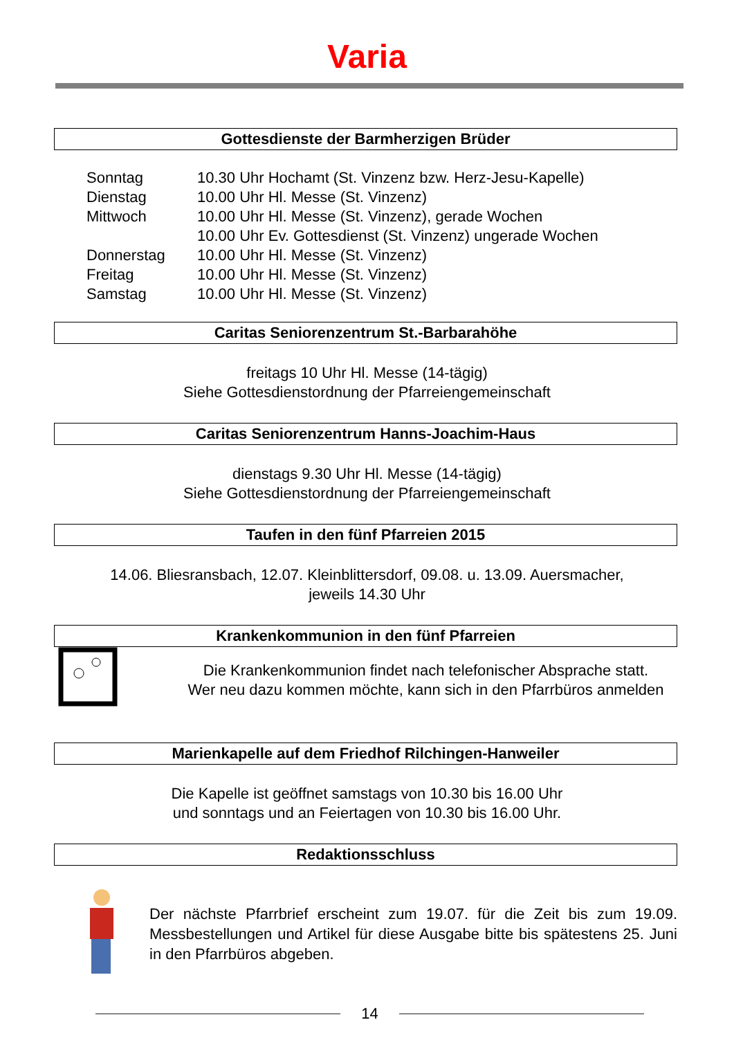Varia
Gottesdienste der Barmherzigen Brüder
| Sonntag | 10.30 Uhr Hochamt (St. Vinzenz bzw. Herz-Jesu-Kapelle) |
| Dienstag | 10.00 Uhr Hl. Messe (St. Vinzenz) |
| Mittwoch | 10.00 Uhr Hl. Messe (St. Vinzenz), gerade Wochen 10.00 Uhr Ev. Gottesdienst (St. Vinzenz) ungerade Wochen |
| Donnerstag | 10.00 Uhr Hl. Messe (St. Vinzenz) |
| Freitag | 10.00 Uhr Hl. Messe (St. Vinzenz) |
| Samstag | 10.00 Uhr Hl. Messe (St. Vinzenz) |
Caritas Seniorenzentrum St.-Barbarahöhe
freitags 10 Uhr Hl. Messe (14-tägig)
Siehe Gottesdienstordnung der Pfarreiengemeinschaft
Caritas Seniorenzentrum Hanns-Joachim-Haus
dienstags 9.30 Uhr Hl. Messe (14-tägig)
Siehe Gottesdienstordnung der Pfarreiengemeinschaft
Taufen in den fünf Pfarreien 2015
14.06. Bliesransbach, 12.07. Kleinblittersdorf, 09.08. u. 13.09. Auersmacher,
jeweils 14.30 Uhr
Krankenkommunion in den fünf Pfarreien
Die Krankenkommunion findet nach telefonischer Absprache statt.
Wer neu dazu kommen möchte, kann sich in den Pfarrbüros anmelden
Marienkapelle auf dem Friedhof Rilchingen-Hanweiler
Die Kapelle ist geöffnet samstags von 10.30 bis 16.00 Uhr
und sonntags und an Feiertagen von 10.30 bis 16.00 Uhr.
Redaktionsschluss
Der nächste Pfarrbrief erscheint zum 19.07. für die Zeit bis zum 19.09. Messbestellungen und Artikel für diese Ausgabe bitte bis spätestens 25. Juni in den Pfarrbüros abgeben.
14